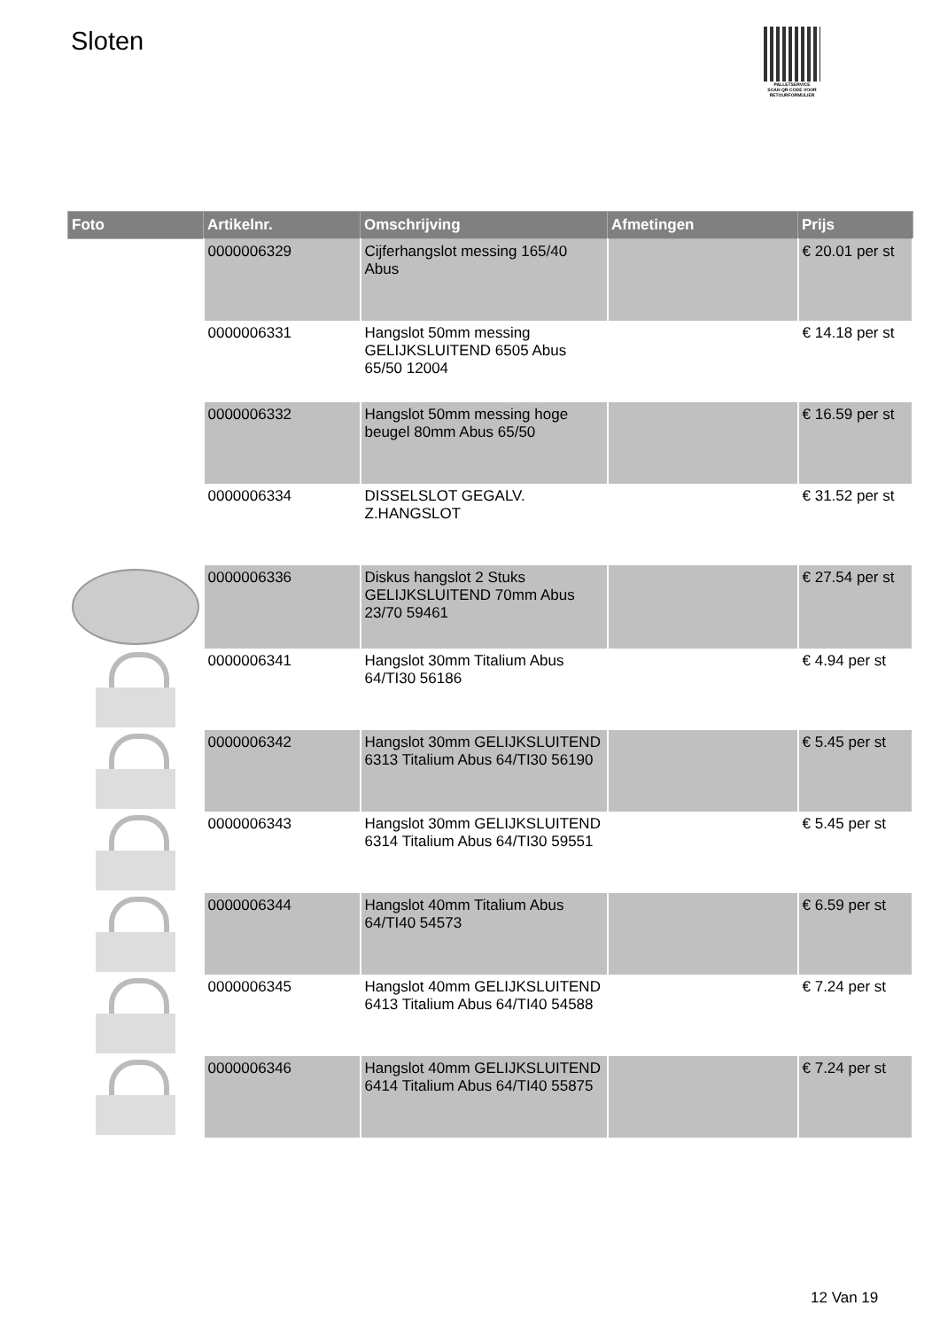Sloten
PALLETSERVICE
SCAN QR-CODE VOOR RETOURFORMULIER
| Foto | Artikelnr. | Omschrijving | Afmetingen | Prijs |
| --- | --- | --- | --- | --- |
| | 0000006329 | Cijferhangslot messing 165/40 Abus | | € 20.01 per st |
| | 0000006331 | Hangslot 50mm messing GELIJKSLUITEND 6505 Abus 65/50 12004 | | € 14.18 per st |
| | 0000006332 | Hangslot 50mm messing hoge beugel 80mm Abus 65/50 | | € 16.59 per st |
| | 0000006334 | DISSELSLOT GEGALV. Z.HANGSLOT | | € 31.52 per st |
| | 0000006336 | Diskus hangslot 2 Stuks GELIJKSLUITEND 70mm Abus 23/70 59461 | | € 27.54 per st |
| | 0000006341 | Hangslot 30mm Titalium Abus 64/TI30 56186 | | € 4.94 per st |
| | 0000006342 | Hangslot 30mm GELIJKSLUITEND 6313 Titalium Abus 64/TI30 56190 | | € 5.45 per st |
| | 0000006343 | Hangslot 30mm GELIJKSLUITEND 6314 Titalium Abus 64/TI30 59551 | | € 5.45 per st |
| | 0000006344 | Hangslot 40mm Titalium Abus 64/TI40 54573 | | € 6.59 per st |
| | 0000006345 | Hangslot 40mm GELIJKSLUITEND 6413 Titalium Abus 64/TI40 54588 | | € 7.24 per st |
| | 0000006346 | Hangslot 40mm GELIJKSLUITEND 6414 Titalium Abus 64/TI40 55875 | | € 7.24 per st |
12 Van 19